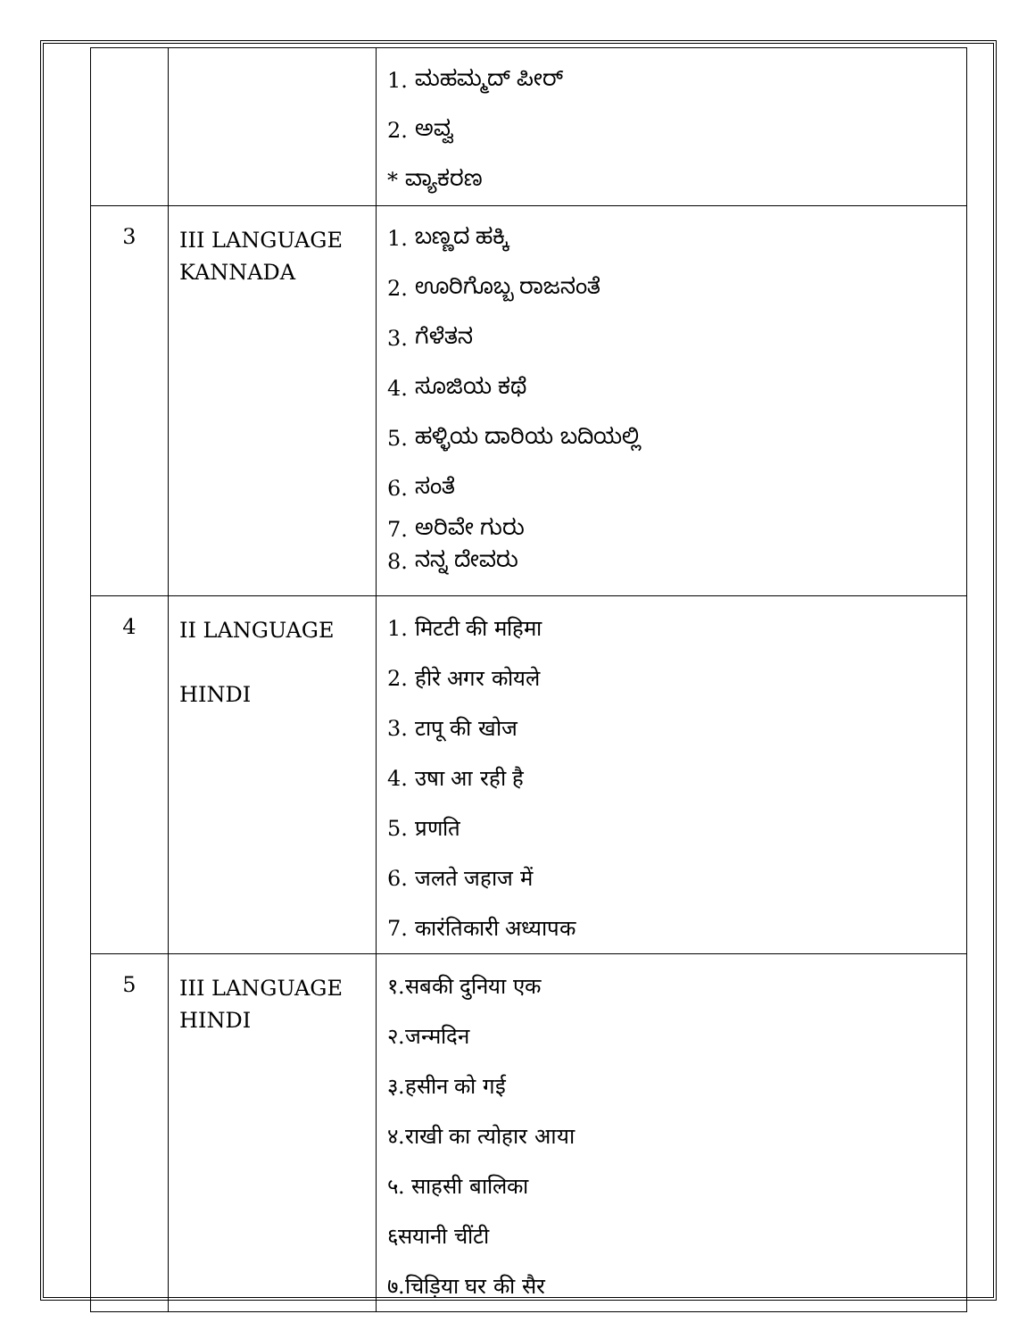| | | 1. ಮಹಮ್ಮದ್ ಪೀರ್ 2. ಅವ್ವ * ವ್ಯಾಕರಣ |
| 3 | III LANGUAGE KANNADA | 1. ಬಣ್ಣದ ಹಕ್ಕಿ 2. ಊರಿಗೊಬ್ಬ ರಾಜನಂತೆ 3. ಗೆಳೆತನ 4. ಸೂಜಿಯ ಕಥೆ 5. ಹಳ್ಳಿಯ ದಾರಿಯ ಬದಿಯಲ್ಲಿ 6. ಸಂತೆ 7. ಅರಿವೇ ಗುರು 8. ನನ್ನ ದೇವರು |
| 4 | II LANGUAGE HINDI | 1. मिटटी की महिमा 2. हीरे अगर कोयले 3. टापू की खोज 4. उषा आ रही है 5. प्रणति 6. जलते जहाज में 7. कारंतिकारी अध्यापक |
| 5 | III LANGUAGE HINDI | १.सबकी दुनिया एक २.जन्मदिन ३.हसीन को गई ४.राखी का त्योहार आया ५. साहसी बालिका ६सयानी चींटी ७.चिड़िया घर की सैर |